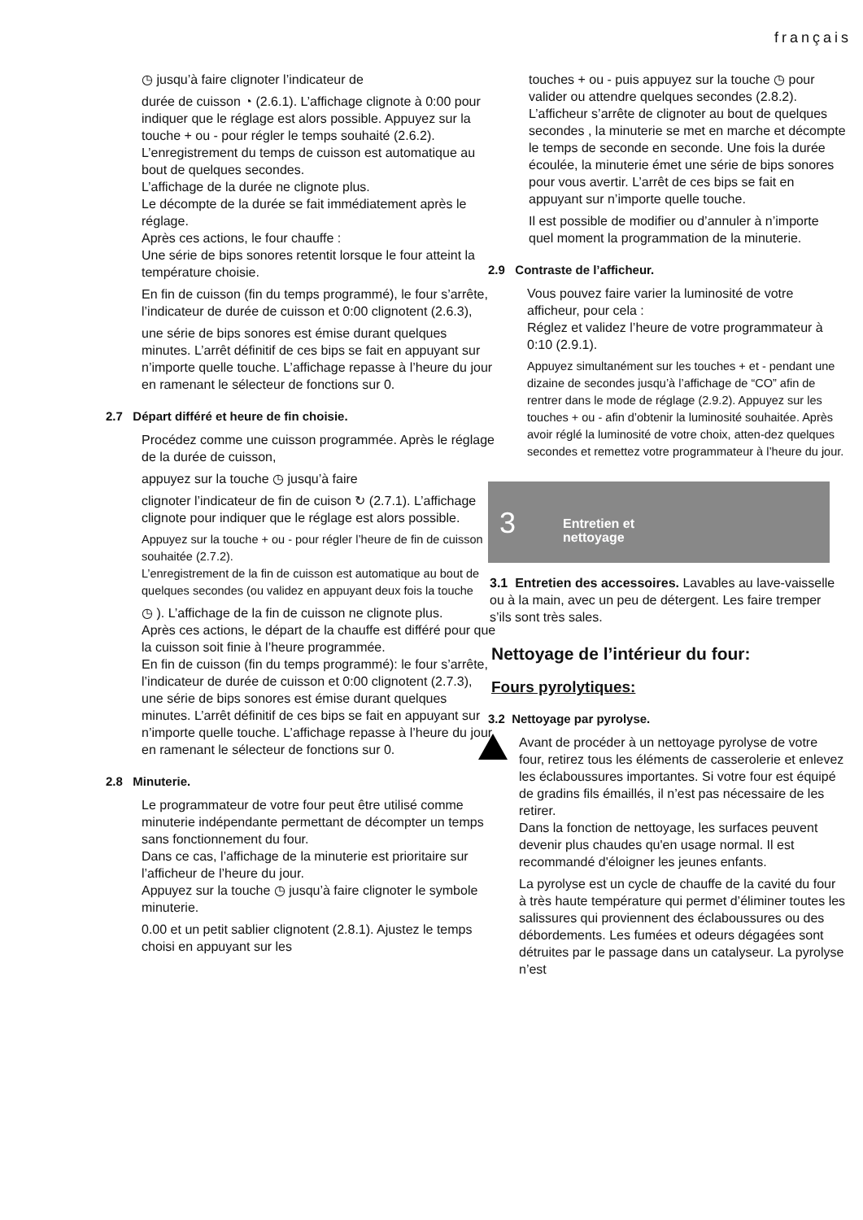français
◷ jusqu’à faire clignoter l’indicateur de
durée de cuisson ◔ (2.6.1). L’affichage clignote à 0:00 pour indiquer que le réglage est alors possible. Appuyez sur la touche + ou - pour régler le temps souhaité (2.6.2).
L’enregistrement du temps de cuisson est automatique au bout de quelques secondes.
L’affichage de la durée ne clignote plus.
Le décompte de la durée se fait immédiatement après le réglage.
Après ces actions, le four chauffe :
Une série de bips sonores retentit lorsque le four atteint la température choisie.
En fin de cuisson (fin du temps programmé), le four s’arrête, l’indicateur de durée de cuisson et 0:00 clignotent (2.6.3),
une série de bips sonores est émise durant quelques minutes. L’arrêt définitif de ces bips se fait en appuyant sur n’importe quelle touche. L’affichage repasse à l’heure du jour en ramenant le sélecteur de fonctions sur 0.
2.7 Départ différé et heure de fin choisie.
Procédez comme une cuisson programmée. Après le réglage de la durée de cuisson,
appuyez sur la touche ◷ jusqu’à faire
clignoter l’indicateur de fin de cuison ↻ (2.7.1). L’affichage clignote pour indiquer que le réglage est alors possible.
Appuyez sur la touche + ou - pour régler l’heure de fin de cuisson souhaitée (2.7.2).
L’enregistrement de la fin de cuisson est automatique au bout de quelques secondes (ou validez en appuyant deux fois la touche
◷ ). L’affichage de la fin de cuisson ne clignote plus.
Après ces actions, le départ de la chauffe est différé pour que la cuisson soit finie à l’heure programmée.
En fin de cuisson (fin du temps programmé): le four s’arrête, l’indicateur de durée de cuisson et 0:00 clignotent (2.7.3), une série de bips sonores est émise durant quelques minutes. L’arrêt définitif de ces bips se fait en appuyant sur n’importe quelle touche. L’affichage repasse à l’heure du jour en ramenant le sélecteur de fonctions sur 0.
2.8 Minuterie.
Le programmateur de votre four peut être utilisé comme minuterie indépendante permettant de décompter un temps sans fonctionnement du four.
Dans ce cas, l’affichage de la minuterie est prioritaire sur l’afficheur de l’heure du jour.
Appuyez sur la touche ◷ jusqu’à faire clignoter le symbole minuterie.
0.00 et un petit sablier clignotent (2.8.1). Ajustez le temps choisi en appuyant sur les
touches + ou - puis appuyez sur la touche ◷ pour valider ou attendre quelques secondes (2.8.2). L’afficheur s’arrête de clignoter au bout de quelques secondes , la minuterie se met en marche et décompte le temps de seconde en seconde. Une fois la durée écoulée, la minuterie émet une série de bips sonores pour vous avertir. L’arrêt de ces bips se fait en appuyant sur n’importe quelle touche.
Il est possible de modifier ou d’annuler à n’importe quel moment la programmation de la minuterie.
2.9 Contraste de l’afficheur.
Vous pouvez faire varier la luminosité de votre afficheur, pour cela :
Réglez et validez l’heure de votre programmateur à 0:10 (2.9.1).
Appuyez simultanément sur les touches + et - pendant une dizaine de secondes jusqu’à l’affichage de “CO” afin de rentrer dans le mode de réglage (2.9.2). Appuyez sur les touches + ou - afin d’obtenir la luminosité souhaitée. Après avoir réglé la luminosité de votre choix, atten-dez quelques secondes et remettez votre programmateur à l’heure du jour.
3 Entretien et
nettoyage
3.1 Entretien des accessoires. Lavables au lave-vaisselle ou à la main, avec un peu de détergent. Les faire tremper s’ils sont très sales.
Nettoyage de l’intérieur du four:
Fours pyrolytiques:
3.2 Nettoyage par pyrolyse.
Avant de procéder à un nettoyage pyrolyse de votre four, retirez tous les éléments de casserolerie et enlevez les éclaboussures importantes. Si votre four est équipé de gradins fils émaillés, il n’est pas nécessaire de les retirer.
Dans la fonction de nettoyage, les surfaces peuvent devenir plus chaudes qu'en usage normal. Il est recommandé d'éloigner les jeunes enfants.
La pyrolyse est un cycle de chauffe de la cavité du four à très haute température qui permet d’éliminer toutes les salissures qui proviennent des éclaboussures ou des débordements. Les fumées et odeurs dégagées sont détruites par le passage dans un catalyseur. La pyrolyse n’est